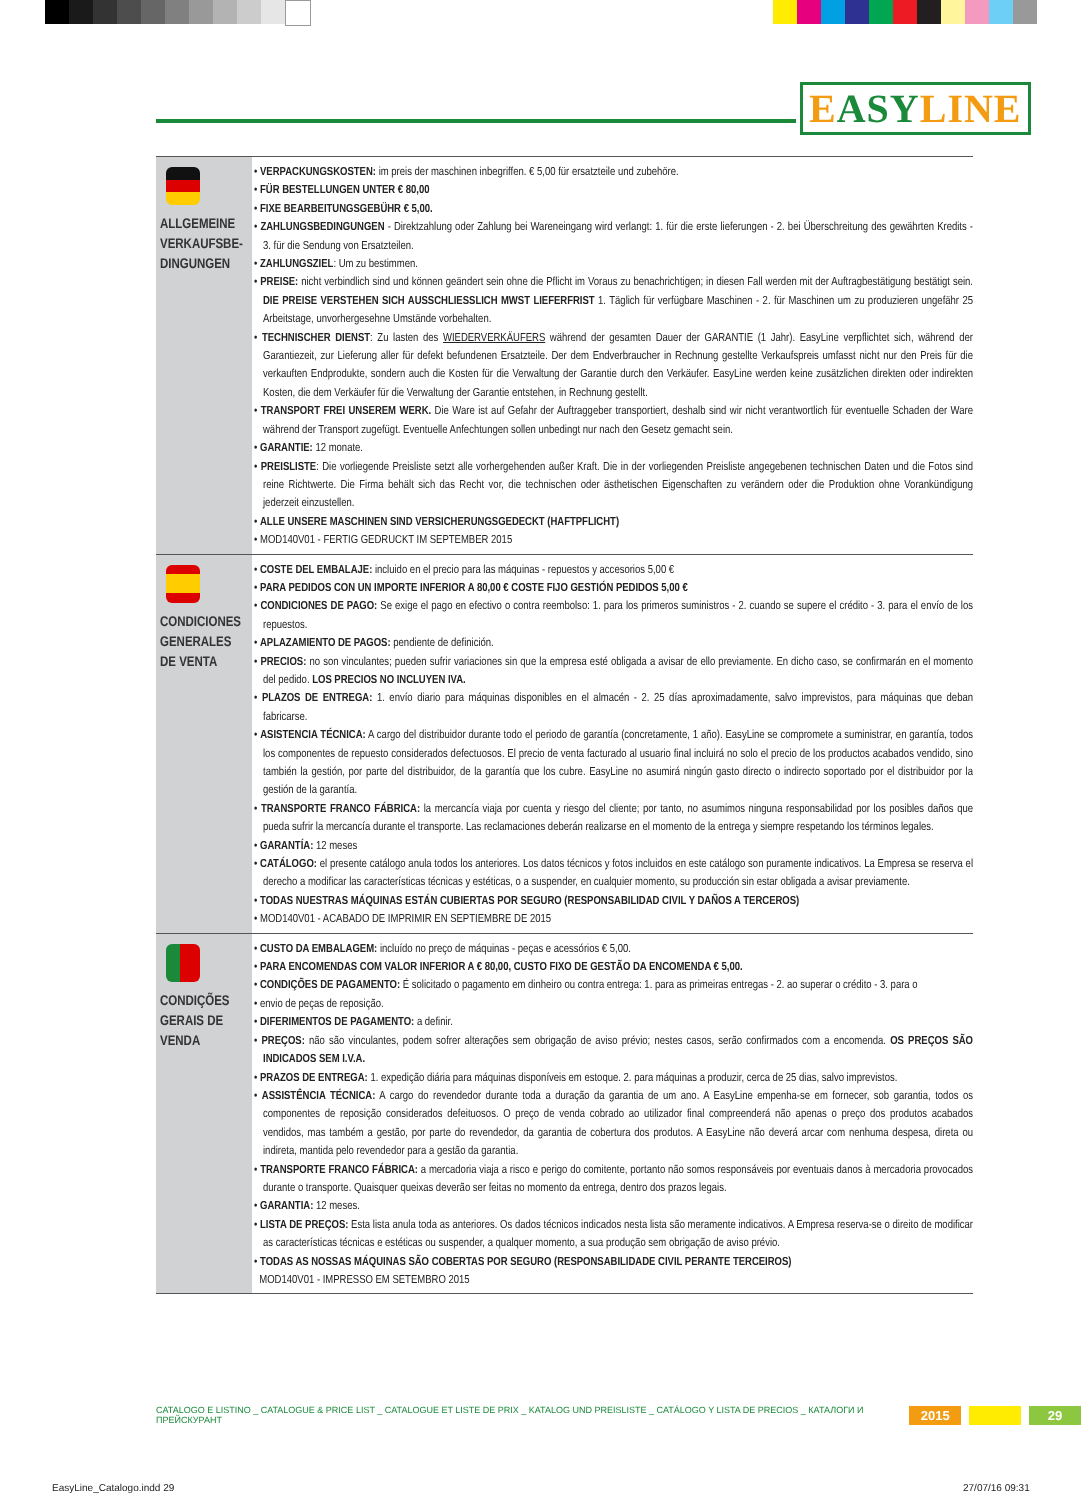EASYLINE
| ALLGEMEINE VERKAUFSBE-DINGUNGEN | • VERPACKUNGSKOSTEN: im preis der maschinen inbegriffen. € 5,00 für ersatzteile und zubehöre. • FÜR BESTELLUNGEN UNTER € 80,00 • FIXE BEARBEITUNGSGEBÜHR € 5,00. • ZAHLUNGSBEDINGUNGEN - Direktzahlung oder Zahlung bei Wareneingang wird verlangt: 1. für die erste lieferungen - 2. bei Überschreitung des gewährten Kredits - 3. für die Sendung von Ersatzteilen. • ZAHLUNGSZIEL : Um zu bestimmen. • PREISE: nicht verbindlich sind und können geändert sein ohne die Pflicht im Voraus zu benachrichtigen; in diesen Fall werden mit der Auftragbestätigung bestätigt sein. DIE PREISE VERSTEHEN SICH AUSSCHLIESSLICH MWST LIEFERFRIST 1. Täglich für verfügbare Maschinen - 2. für Maschinen um zu produzieren ungefähr 25 Arbeitstage, unvorhergesehne Umstände vorbehalten. • TECHNISCHER DIENST : Zu lasten des WIEDERVERKÄUFERS während der gesamten Dauer der GARANTIE (1 Jahr). EasyLine verpflichtet sich, während der Garantiezeit, zur Lieferung aller für defekt befundenen Ersatzteile. Der dem Endverbraucher in Rechnung gestellte Verkaufspreis umfasst nicht nur den Preis für die verkauften Endprodukte, sondern auch die Kosten für die Verwaltung der Garantie durch den Verkäufer. EasyLine werden keine zusätzlichen direkten oder indirekten Kosten, die dem Verkäufer für die Verwaltung der Garantie entstehen, in Rechnung gestellt. • TRANSPORT FREI UNSEREM WERK. Die Ware ist auf Gefahr der Auftraggeber transportiert, deshalb sind wir nicht verantwortlich für eventuelle Schaden der Ware während der Transport zugefügt. Eventuelle Anfechtungen sollen unbedingt nur nach den Gesetz gemacht sein. • GARANTIE: 12 monate. • PREISLISTE : Die vorliegende Preisliste setzt alle vorhergehenden außer Kraft. Die in der vorliegenden Preisliste angegebenen technischen Daten und die Fotos sind reine Richtwerte. Die Firma behält sich das Recht vor, die technischen oder ästhetischen Eigenschaften zu verändern oder die Produktion ohne Vorankündigung jederzeit einzustellen. • ALLE UNSERE MASCHINEN SIND VERSICHERUNGSGEDECKT (HAFTPFLICHT) • MOD140V01 - FERTIG GEDRUCKT IM SEPTEMBER 2015 |
| CONDICIONES GENERALES DE VENTA | • COSTE DEL EMBALAJE: incluido en el precio para las máquinas - repuestos y accesorios 5,00 € • PARA PEDIDOS CON UN IMPORTE INFERIOR A 80,00 € COSTE FIJO GESTIÓN PEDIDOS 5,00 € • CONDICIONES DE PAGO: Se exige el pago en efectivo o contra reembolso: 1. para los primeros suministros - 2. cuando se supere el crédito - 3. para el envío de los repuestos. • APLAZAMIENTO DE PAGOS: pendiente de definición. • PRECIOS: no son vinculantes; pueden sufrir variaciones sin que la empresa esté obligada a avisar de ello previamente. En dicho caso, se confirmarán en el momento del pedido. LOS PRECIOS NO INCLUYEN IVA. • PLAZOS DE ENTREGA: 1. envío diario para máquinas disponibles en el almacén - 2. 25 días aproximadamente, salvo imprevistos, para máquinas que deban fabricarse. • ASISTENCIA TÉCNICA: A cargo del distribuidor durante todo el periodo de garantía (concretamente, 1 año). EasyLine se compromete a suministrar, en garantía, todos los componentes de repuesto considerados defectuosos. El precio de venta facturado al usuario final incluirá no solo el precio de los productos acabados vendido, sino también la gestión, por parte del distribuidor, de la garantía que los cubre. EasyLine no asumirá ningún gasto directo o indirecto soportado por el distribuidor por la gestión de la garantía. • TRANSPORTE FRANCO FÁBRICA: la mercancía viaja por cuenta y riesgo del cliente; por tanto, no asumimos ninguna responsabilidad por los posibles daños que pueda sufrir la mercancía durante el transporte. Las reclamaciones deberán realizarse en el momento de la entrega y siempre respetando los términos legales. • GARANTÍA: 12 meses • CATÁLOGO: el presente catálogo anula todos los anteriores. Los datos técnicos y fotos incluidos en este catálogo son puramente indicativos. La Empresa se reserva el derecho a modificar las características técnicas y estéticas, o a suspender, en cualquier momento, su producción sin estar obligada a avisar previamente. • TODAS NUESTRAS MÁQUINAS ESTÁN CUBIERTAS POR SEGURO (RESPONSABILIDAD CIVIL Y DAÑOS A TERCEROS) • MOD140V01 - ACABADO DE IMPRIMIR EN SEPTIEMBRE DE 2015 |
| CONDIÇÕES GERAIS DE VENDA | • CUSTO DA EMBALAGEM: incluído no preço de máquinas - peças e acessórios € 5,00. • PARA ENCOMENDAS COM VALOR INFERIOR A € 80,00, CUSTO FIXO DE GESTÃO DA ENCOMENDA € 5,00. • CONDIÇÕES DE PAGAMENTO: É solicitado o pagamento em dinheiro ou contra entrega: 1. para as primeiras entregas - 2. ao superar o crédito - 3. para o • envio de peças de reposição. • DIFERIMENTOS DE PAGAMENTO: a definir. • PREÇOS: não são vinculantes, podem sofrer alterações sem obrigação de aviso prévio; nestes casos, serão confirmados com a encomenda. OS PREÇOS SÃO INDICADOS SEM I.V.A. • PRAZOS DE ENTREGA: 1. expedição diária para máquinas disponíveis em estoque. 2. para máquinas a produzir, cerca de 25 dias, salvo imprevistos. • ASSISTÊNCIA TÉCNICA: A cargo do revendedor durante toda a duração da garantia de um ano. A EasyLine empenha-se em fornecer, sob garantia, todos os componentes de reposição considerados defeituosos. O preço de venda cobrado ao utilizador final compreenderá não apenas o preço dos produtos acabados vendidos, mas também a gestão, por parte do revendedor, da garantia de cobertura dos produtos. A EasyLine não deverá arcar com nenhuma despesa, direta ou indireta, mantida pelo revendedor para a gestão da garantia. • TRANSPORTE FRANCO FÁBRICA: a mercadoria viaja a risco e perigo do comitente, portanto não somos responsáveis por eventuais danos à mercadoria provocados durante o transporte. Quaisquer queixas deverão ser feitas no momento da entrega, dentro dos prazos legais. • GARANTIA: 12 meses. • LISTA DE PREÇOS: Esta lista anula toda as anteriores. Os dados técnicos indicados nesta lista são meramente indicativos. A Empresa reserva-se o direito de modificar as características técnicas e estéticas ou suspender, a qualquer momento, a sua produção sem obrigação de aviso prévio. • TODAS AS NOSSAS MÁQUINAS SÃO COBERTAS POR SEGURO (RESPONSABILIDADE CIVIL PERANTE TERCEIROS) MOD140V01 - IMPRESSO EM SETEMBRO 2015 |
CATALOGO E LISTINO _ CATALOGUE & PRICE LIST _ CATALOGUE ET LISTE DE PRIX _ KATALOG UND PREISLISTE _ CATÁLOGO Y LISTA DE PRECIOS _ КАТАЛОГИ И ПРЕЙСКУРАНТ 2015 29
EasyLine_Catalogo.indd 29 27/07/16 09:31